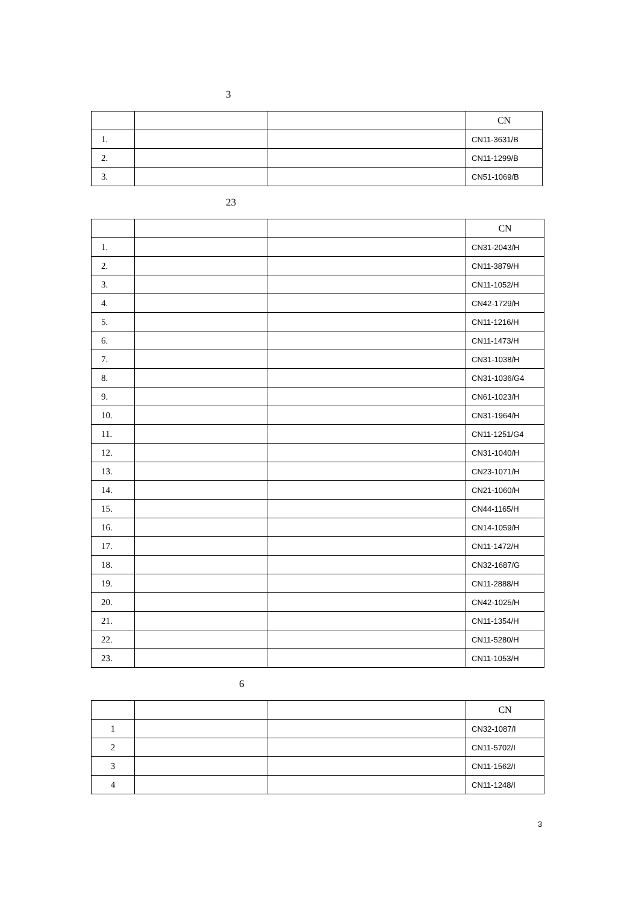3
| | | | CN |
| --- | --- | --- | --- |
| 1. | | | CN11-3631/B |
| 2. | | | CN11-1299/B |
| 3. | | | CN51-1069/B |
23
| | | | CN |
| --- | --- | --- | --- |
| 1. | | | CN31-2043/H |
| 2. | | | CN11-3879/H |
| 3. | | | CN11-1052/H |
| 4. | | | CN42-1729/H |
| 5. | | | CN11-1216/H |
| 6. | | | CN11-1473/H |
| 7. | | | CN31-1038/H |
| 8. | | | CN31-1036/G4 |
| 9. | | | CN61-1023/H |
| 10. | | | CN31-1964/H |
| 11. | | | CN11-1251/G4 |
| 12. | | | CN31-1040/H |
| 13. | | | CN23-1071/H |
| 14. | | | CN21-1060/H |
| 15. | | | CN44-1165/H |
| 16. | | | CN14-1059/H |
| 17. | | | CN11-1472/H |
| 18. | | | CN32-1687/G |
| 19. | | | CN11-2888/H |
| 20. | | | CN42-1025/H |
| 21. | | | CN11-1354/H |
| 22. | | | CN11-5280/H |
| 23. | | | CN11-1053/H |
6
| | | | CN |
| --- | --- | --- | --- |
| 1 | | | CN32-1087/I |
| 2 | | | CN11-5702/I |
| 3 | | | CN11-1562/I |
| 4 | | | CN11-1248/I |
3